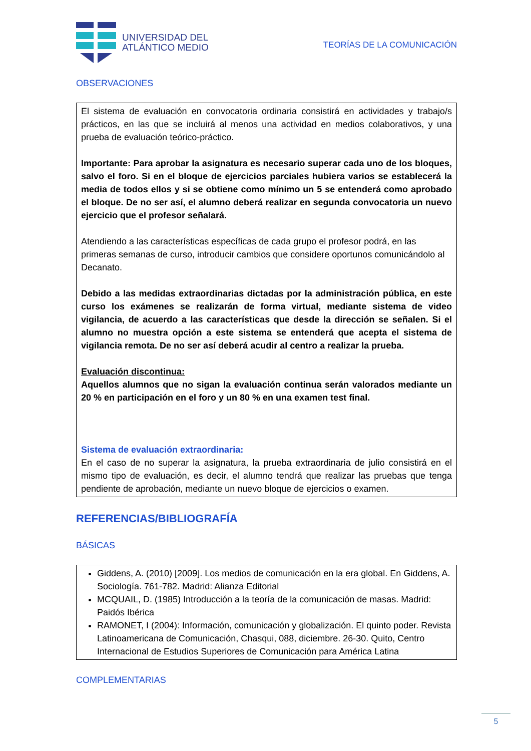UNIVERSIDAD DEL
ATLÁNTICO MEDIO
TEORÍAS DE LA COMUNICACIÓN
OBSERVACIONES
El sistema de evaluación en convocatoria ordinaria consistirá en actividades y trabajo/s prácticos, en las que se incluirá al menos una actividad en medios colaborativos, y una prueba de evaluación teórico-práctico.
Importante: Para aprobar la asignatura es necesario superar cada uno de los bloques, salvo el foro. Si en el bloque de ejercicios parciales hubiera varios se establecerá la media de todos ellos y si se obtiene como mínimo un 5 se entenderá como aprobado el bloque. De no ser así, el alumno deberá realizar en segunda convocatoria un nuevo ejercicio que el profesor señalará.
Atendiendo a las características específicas de cada grupo el profesor podrá, en las primeras semanas de curso, introducir cambios que considere oportunos comunicándolo al Decanato.
Debido a las medidas extraordinarias dictadas por la administración pública, en este curso los exámenes se realizarán de forma virtual, mediante sistema de video vigilancia, de acuerdo a las características que desde la dirección se señalen. Si el alumno no muestra opción a este sistema se entenderá que acepta el sistema de vigilancia remota. De no ser así deberá acudir al centro a realizar la prueba.
Evaluación discontinua:
Aquellos alumnos que no sigan la evaluación continua serán valorados mediante un 20 % en participación en el foro y un 80 % en una examen test final.
Sistema de evaluación extraordinaria:
En el caso de no superar la asignatura, la prueba extraordinaria de julio consistirá en el mismo tipo de evaluación, es decir, el alumno tendrá que realizar las pruebas que tenga pendiente de aprobación, mediante un nuevo bloque de ejercicios o examen.
REFERENCIAS/BIBLIOGRAFÍA
BÁSICAS
Giddens, A. (2010) [2009]. Los medios de comunicación en la era global. En Giddens, A. Sociología. 761-782. Madrid: Alianza Editorial
MCQUAIL, D. (1985) Introducción a la teoría de la comunicación de masas. Madrid: Paidós Ibérica
RAMONET, I (2004): Información, comunicación y globalización. El quinto poder. Revista Latinoamericana de Comunicación, Chasqui, 088, diciembre. 26-30. Quito, Centro Internacional de Estudios Superiores de Comunicación para América Latina
COMPLEMENTARIAS
5